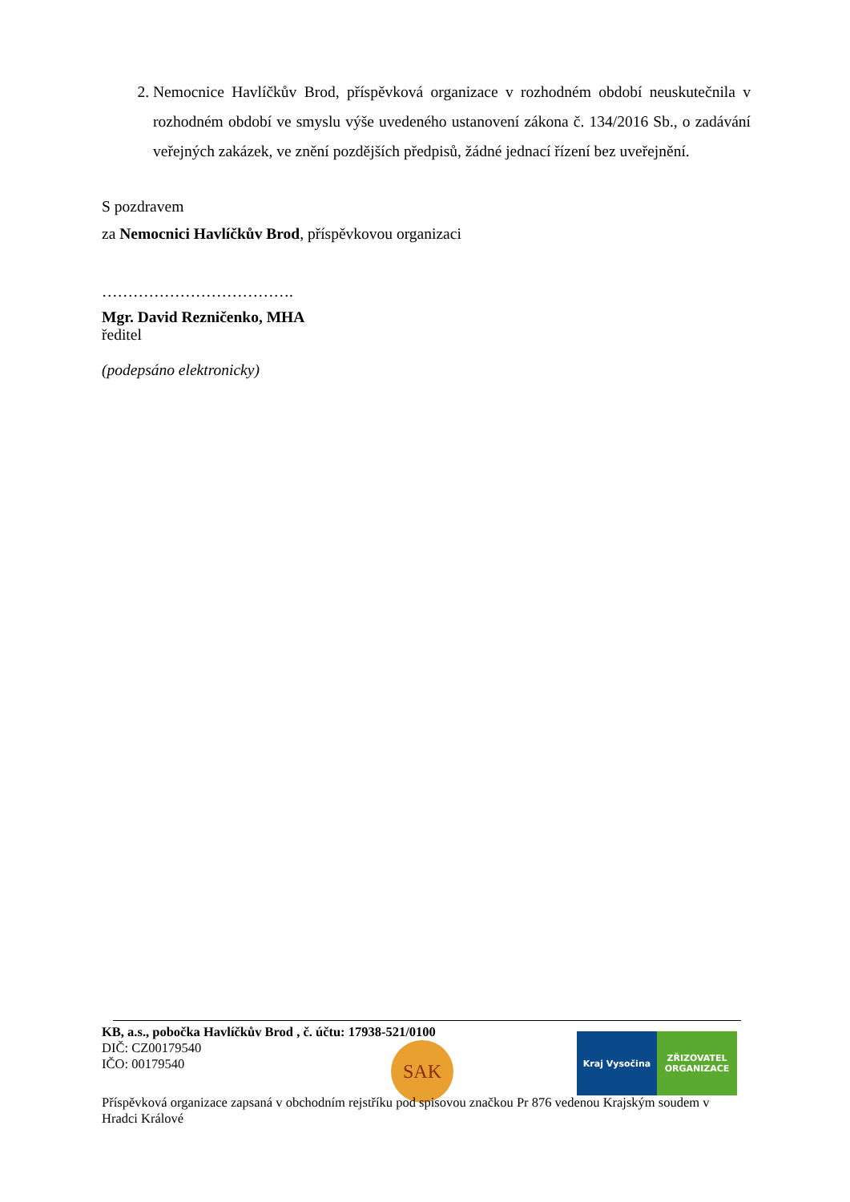2. Nemocnice Havlíčkův Brod, příspěvková organizace v rozhodném období neuskutečnila v rozhodném období ve smyslu výše uvedeného ustanovení zákona č. 134/2016 Sb., o zadávání veřejných zakázek, ve znění pozdějších předpisů, žádné jednací řízení bez uveřejnění.
S pozdravem
za Nemocnici Havlíčkův Brod, příspěvkovou organizaci
……………………………….
Mgr. David Rezničenko, MHA
ředitel
(podepsáno elektronicky)
SAK
Kraj Vysočina ZŘIZOVATEL ORGANIZACE
KB, a.s., pobočka Havlíčkův Brod , č. účtu: 17938-521/0100
DIČ: CZ00179540
IČO: 00179540
Příspěvková organizace zapsaná v obchodním rejstříku pod spisovou značkou Pr 876 vedenou Krajským soudem v Hradci Králové